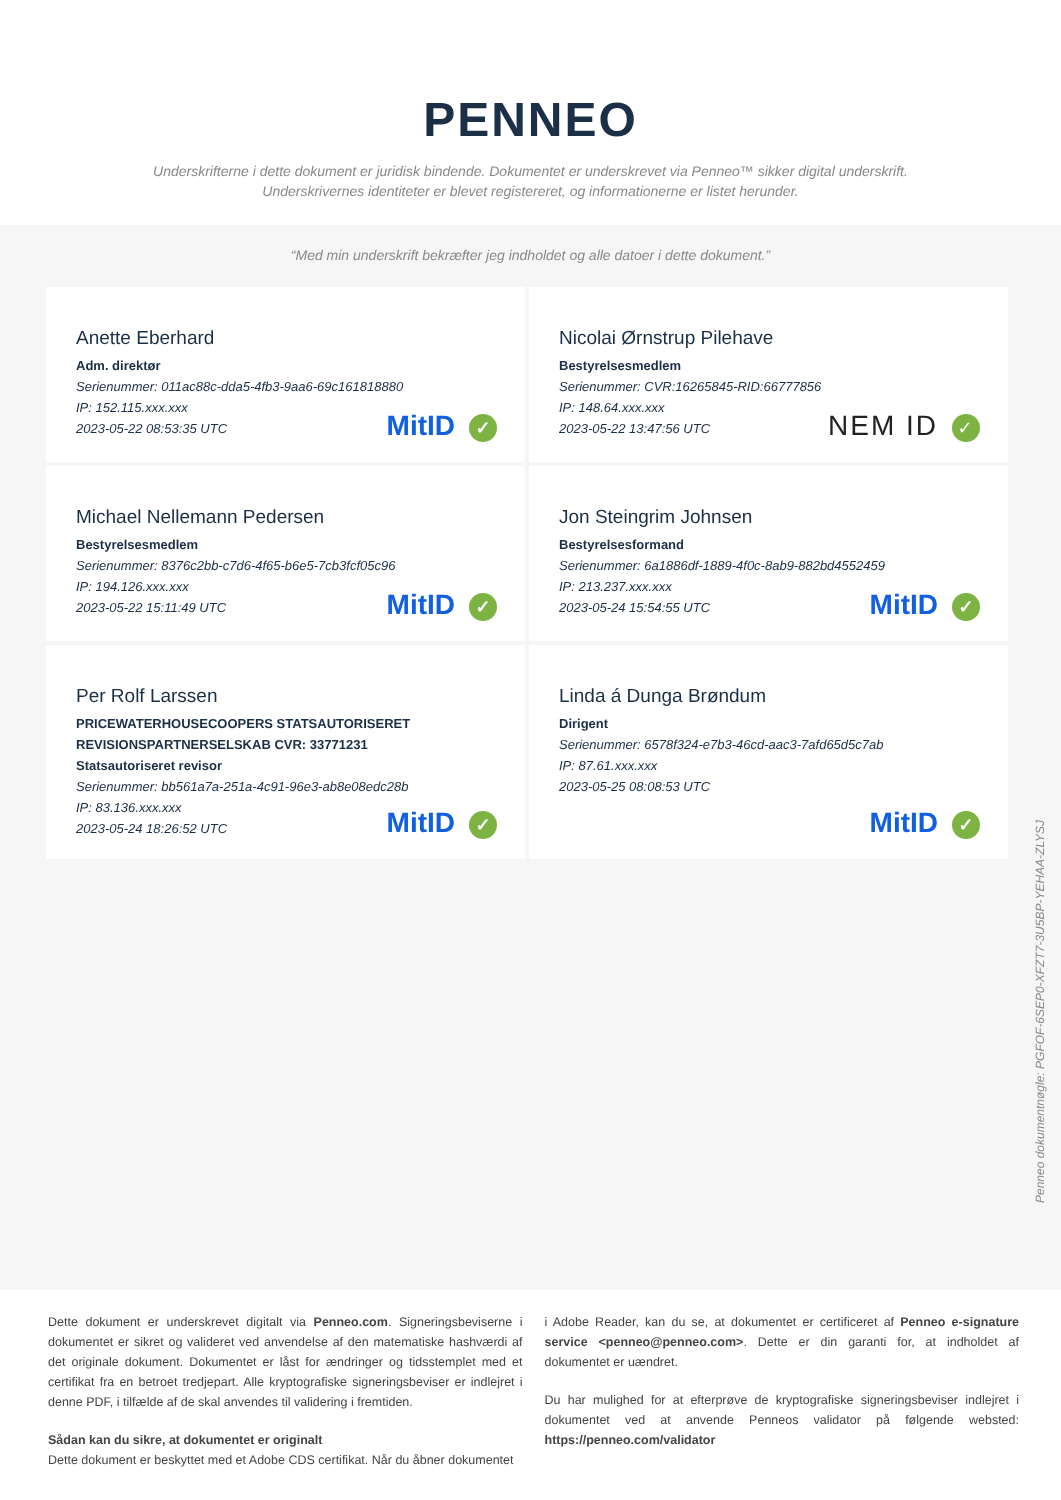PENNEO
Underskrifterne i dette dokument er juridisk bindende. Dokumentet er underskrevet via Penneo™ sikker digital underskrift.
Underskrivernes identiteter er blevet registereret, og informationerne er listet herunder.
“Med min underskrift bekræfter jeg indholdet og alle datoer i dette dokument.”
Anette Eberhard
Adm. direktør
Serienummer: 011ac88c-dda5-4fb3-9aa6-69c161818880
IP: 152.115.xxx.xxx
2023-05-22 08:53:35 UTC
MitID ✓
Nicolai Ørnstrup Pilehave
Bestyrelsesmedlem
Serienummer: CVR:16265845-RID:66777856
IP: 148.64.xxx.xxx
2023-05-22 13:47:56 UTC
NEM ID ✓
Michael Nellemann Pedersen
Bestyrelsesmedlem
Serienummer: 8376c2bb-c7d6-4f65-b6e5-7cb3fcf05c96
IP: 194.126.xxx.xxx
2023-05-22 15:11:49 UTC
MitID ✓
Jon Steingrim Johnsen
Bestyrelsesformand
Serienummer: 6a1886df-1889-4f0c-8ab9-882bd4552459
IP: 213.237.xxx.xxx
2023-05-24 15:54:55 UTC
MitID ✓
Per Rolf Larssen
PRICEWATERHOUSECOOPERS STATSAUTORISERET REVISIONSPARTNERSELSKAB CVR: 33771231
Statsautoriseret revisor
Serienummer: bb561a7a-251a-4c91-96e3-ab8e08edc28b
IP: 83.136.xxx.xxx
2023-05-24 18:26:52 UTC
MitID ✓
Linda á Dunga Brøndum
Dirigent
Serienummer: 6578f324-e7b3-46cd-aac3-7afd65d5c7ab
IP: 87.61.xxx.xxx
2023-05-25 08:08:53 UTC
MitID ✓
Penneo dokumentnøgle: PGFOF-6SEP0-XFZT7-3U5BP-YEHAA-ZLYSJ
Dette dokument er underskrevet digitalt via Penneo.com. Signeringsbeviserne i dokumentet er sikret og valideret ved anvendelse af den matematiske hashværdi af det originale dokument. Dokumentet er låst for ændringer og tidsstemplet med et certifikat fra en betroet tredjepart. Alle kryptografiske signeringsbeviser er indlejret i denne PDF, i tilfælde af de skal anvendes til validering i fremtiden.
Sådan kan du sikre, at dokumentet er originalt
Dette dokument er beskyttet med et Adobe CDS certifikat. Når du åbner dokumentet
i Adobe Reader, kan du se, at dokumentet er certificeret af Penneo e-signature service <penneo@penneo.com>. Dette er din garanti for, at indholdet af dokumentet er uændret.
Du har mulighed for at efterprøve de kryptografiske signeringsbeviser indlejret i dokumentet ved at anvende Penneos validator på følgende websted: https://penneo.com/validator